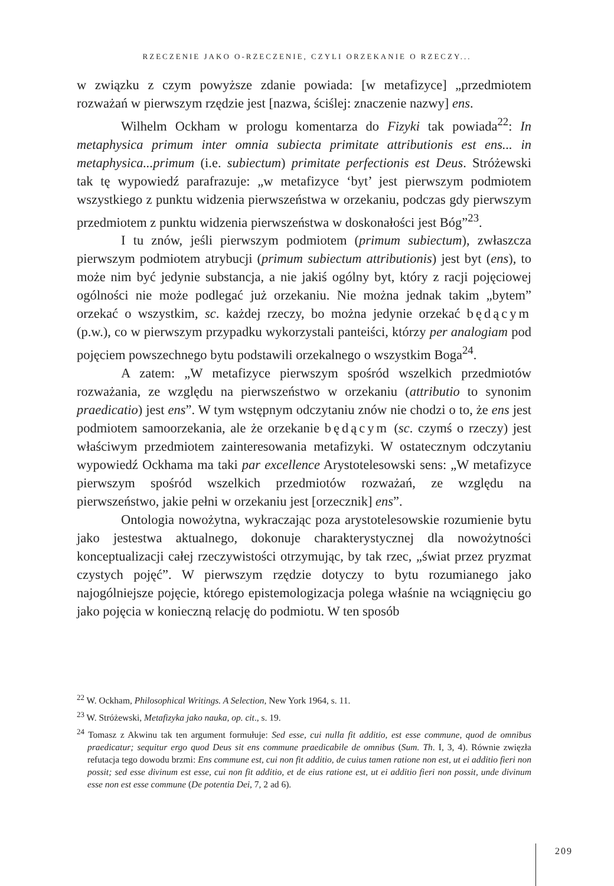RZECZENIE JAKO O-RZECZENIE, CZYLI ORZEKANIE O RZECZY...
w związku z czym powyższe zdanie powiada: [w metafizyce] „przedmiotem rozważań w pierwszym rzędzie jest [nazwa, ściślej: znaczenie nazwy] ens.
Wilhelm Ockham w prologu komentarza do Fizyki tak powiada<sup>22</sup>: In metaphysica primum inter omnia subiecta primitate attributionis est ens... in metaphysica...primum (i.e. subiectum) primitate perfectionis est Deus. Stróżewski tak tę wypowiedź parafrazuje: „w metafizyce ‘byt’ jest pierwszym podmiotem wszystkiego z punktu widzenia pierwszeństwa w orzekaniu, podczas gdy pierwszym przedmiotem z punktu widzenia pierwszeństwa w doskonałości jest Bóg”<sup>23</sup>.
I tu znów, jeśli pierwszym podmiotem (primum subiectum), zwłaszcza pierwszym podmiotem atrybucji (primum subiectum attributionis) jest byt (ens), to może nim być jedynie substancja, a nie jakiś ogólny byt, który z racji pojęciowej ogólności nie może podlegać już orzekaniu. Nie można jednak takim „bytem” orzekać o wszystkim, sc. każdej rzeczy, bo można jedynie orzekać będącym (p.w.), co w pierwszym przypadku wykorzystali panteiści, którzy per analogiam pod pojęciem powszechnego bytu podstawili orzekalnego o wszystkim Boga<sup>24</sup>.
A zatem: „W metafizyce pierwszym spośród wszelkich przedmiotów rozważania, ze względu na pierwszeństwo w orzekaniu (attributio to synonim praedicatio) jest ens”. W tym wstępnym odczytaniu znów nie chodzi o to, że ens jest podmiotem samoorzekania, ale że orzekanie będącym (sc. czymś o rzeczy) jest właściwym przedmiotem zainteresowania metafizyki. W ostatecznym odczytaniu wypowiedź Ockhama ma taki par excellence Arystotelesowski sens: „W metafizyce pierwszym spośród wszelkich przedmiotów rozważań, ze względu na pierwszeństwo, jakie pełni w orzekaniu jest [orzecznik] ens”.
Ontologia nowożytna, wykraczając poza arystotelesowskie rozumienie bytu jako jestestwa aktualnego, dokonuje charakterystycznej dla nowożytności konceptualizacji całej rzeczywistości otrzymując, by tak rzec, „świat przez pryzmat czystych pojęć”. W pierwszym rzędzie dotyczy to bytu rozumianego jako najogólniejsze pojęcie, którego epistemologizacja polega właśnie na wciągnięciu go jako pojęcia w konieczną relację do podmiotu. W ten sposób
<sup>22</sup> W. Ockham, Philosophical Writings. A Selection, New York 1964, s. 11.
<sup>23</sup> W. Stróżewski, Metafizyka jako nauka, op. cit., s. 19.
<sup>24</sup> Tomasz z Akwinu tak ten argument formułuje: Sed esse, cui nulla fit additio, est esse commune, quod de omnibus praedicatur; sequitur ergo quod Deus sit ens commune praedicabile de omnibus (Sum. Th. I, 3, 4). Równie zwięzła refutacja tego dowodu brzmi: Ens commune est, cui non fit additio, de cuius tamen ratione non est, ut ei additio fieri non possit; sed esse divinum est esse, cui non fit additio, et de eius ratione est, ut ei additio fieri non possit, unde divinum esse non est esse commune (De potentia Dei, 7, 2 ad 6).
209